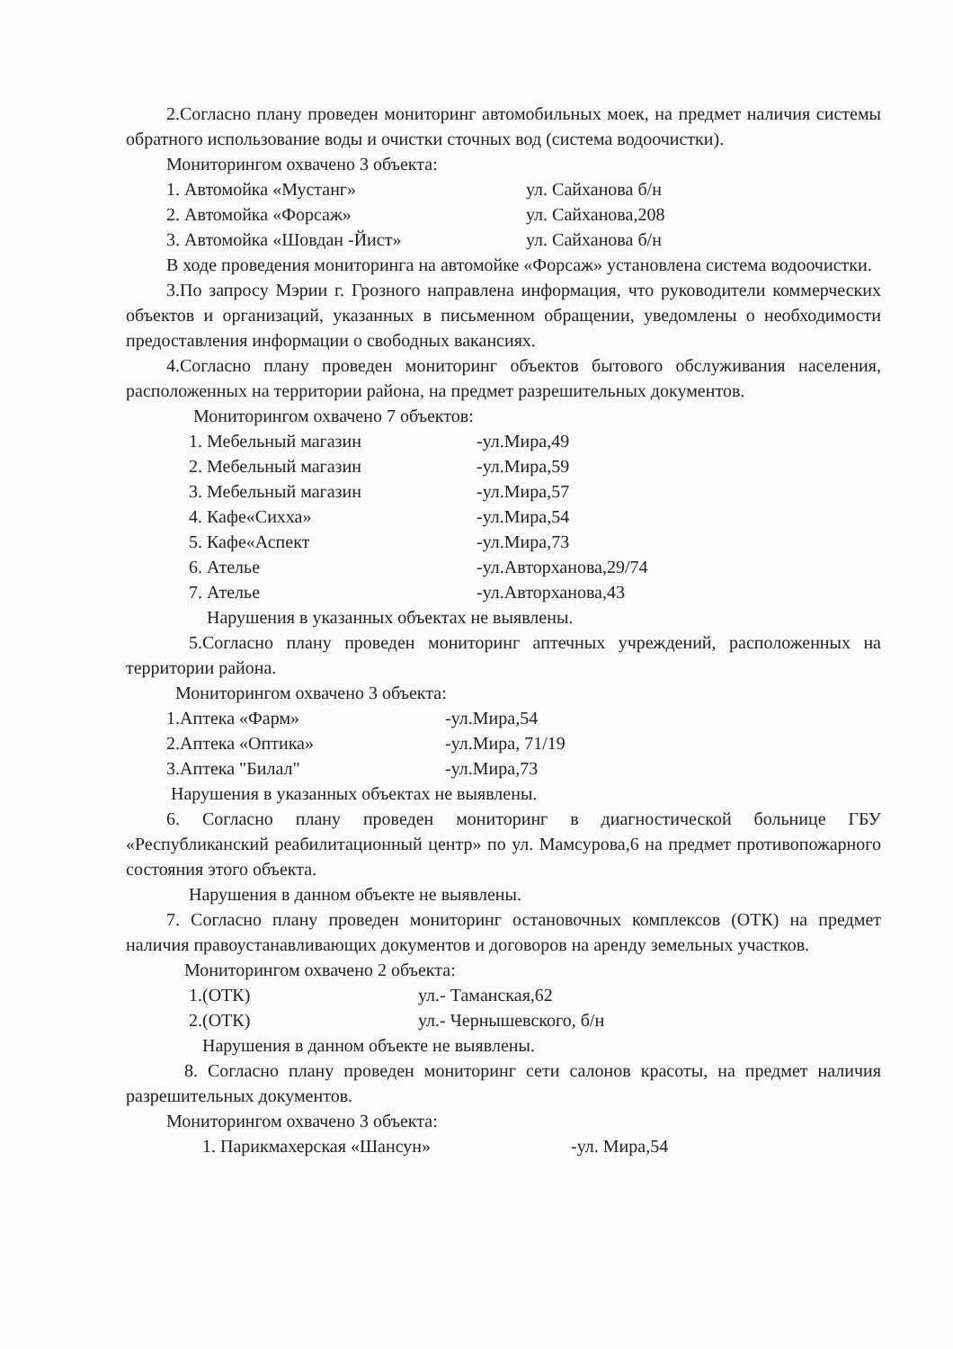2.Согласно плану проведен мониторинг автомобильных моек, на предмет наличия системы обратного использование воды и очистки сточных вод (система водоочистки).
Мониторингом охвачено 3 объекта:
1. Автомойка «Мустанг» ул. Сайханова б/н
2. Автомойка «Форсаж» ул. Сайханова,208
3. Автомойка «Шовдан -Йист» ул. Сайханова б/н
В ходе проведения мониторинга на автомойке «Форсаж» установлена система водоочистки.
3.По запросу Мэрии г. Грозного направлена информация, что руководители коммерческих объектов и организаций, указанных в письменном обращении, уведомлены о необходимости предоставления информации о свободных вакансиях.
4.Согласно плану проведен мониторинг объектов бытового обслуживания населения, расположенных на территории района, на предмет разрешительных документов.
Мониторингом охвачено 7 объектов:
1. Мебельный магазин -ул.Мира,49
2. Мебельный магазин -ул.Мира,59
3. Мебельный магазин -ул.Мира,57
4. Кафе«Сихха» -ул.Мира,54
5. Кафе«Аспект -ул.Мира,73
6. Ателье -ул.Авторханова,29/74
7. Ателье -ул.Авторханова,43
Нарушения в указанных объектах не выявлены.
5.Согласно плану проведен мониторинг аптечных учреждений, расположенных на территории района.
Мониторингом охвачено 3 объекта:
1.Аптека «Фарм» -ул.Мира,54
2.Аптека «Оптика» -ул.Мира, 71/19
3.Аптека "Билал" -ул.Мира,73
Нарушения в указанных объектах не выявлены.
6. Согласно плану проведен мониторинг в диагностической больнице ГБУ «Республиканский реабилитационный центр» по ул. Мамсурова,6 на предмет противопожарного состояния этого объекта.
Нарушения в данном объекте не выявлены.
7. Согласно плану проведен мониторинг остановочных комплексов (ОТК) на предмет наличия правоустанавливающих документов и договоров на аренду земельных участков.
Мониторингом охвачено 2 объекта:
1.(ОТК) ул.- Таманская,62
2.(ОТК) ул.- Чернышевского, б/н
Нарушения в данном объекте не выявлены.
8. Согласно плану проведен мониторинг сети салонов красоты, на предмет наличия разрешительных документов.
Мониторингом охвачено 3 объекта:
1. Парикмахерская «Шансун» -ул. Мира,54